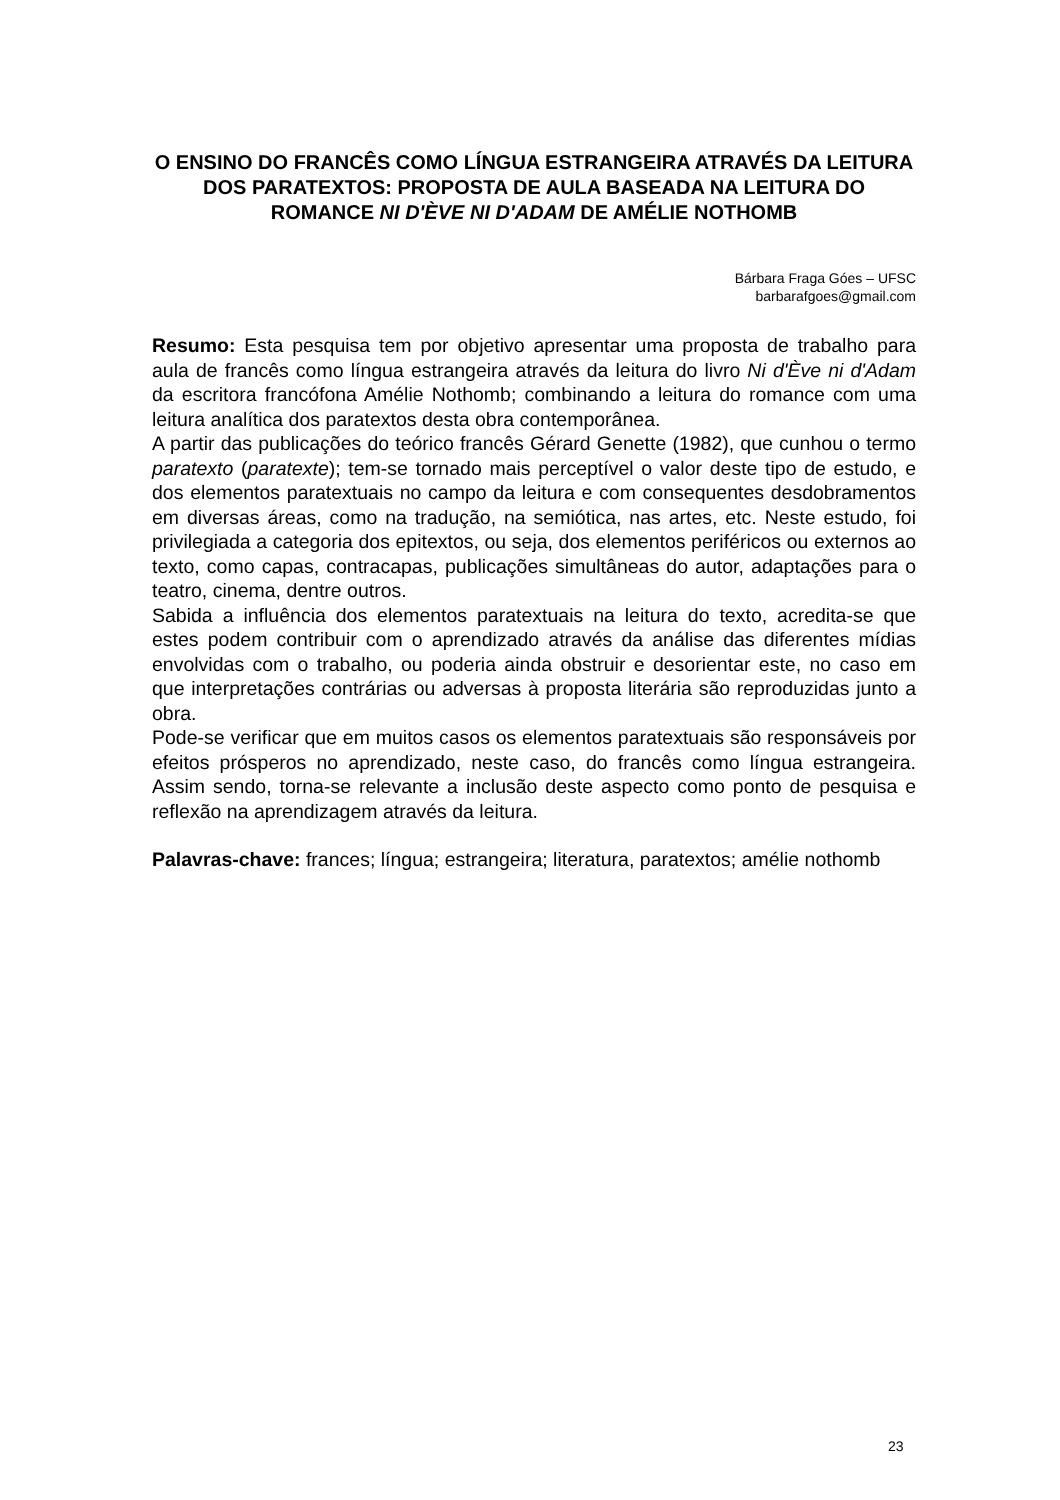O ENSINO DO FRANCÊS COMO LÍNGUA ESTRANGEIRA ATRAVÉS DA LEITURA DOS PARATEXTOS: PROPOSTA DE AULA BASEADA NA LEITURA DO ROMANCE NI D'ÈVE NI D'ADAM DE AMÉLIE NOTHOMB
Bárbara Fraga Góes – UFSC
barbarafgoes@gmail.com
Resumo: Esta pesquisa tem por objetivo apresentar uma proposta de trabalho para aula de francês como língua estrangeira através da leitura do livro Ni d'Ève ni d'Adam da escritora francófona Amélie Nothomb; combinando a leitura do romance com uma leitura analítica dos paratextos desta obra contemporânea.
A partir das publicações do teórico francês Gérard Genette (1982), que cunhou o termo paratexto (paratexte); tem-se tornado mais perceptível o valor deste tipo de estudo, e dos elementos paratextuais no campo da leitura e com consequentes desdobramentos em diversas áreas, como na tradução, na semiótica, nas artes, etc. Neste estudo, foi privilegiada a categoria dos epitextos, ou seja, dos elementos periféricos ou externos ao texto, como capas, contracapas, publicações simultâneas do autor, adaptações para o teatro, cinema, dentre outros.
Sabida a influência dos elementos paratextuais na leitura do texto, acredita-se que estes podem contribuir com o aprendizado através da análise das diferentes mídias envolvidas com o trabalho, ou poderia ainda obstruir e desorientar este, no caso em que interpretações contrárias ou adversas à proposta literária são reproduzidas junto a obra.
Pode-se verificar que em muitos casos os elementos paratextuais são responsáveis por efeitos prósperos no aprendizado, neste caso, do francês como língua estrangeira. Assim sendo, torna-se relevante a inclusão deste aspecto como ponto de pesquisa e reflexão na aprendizagem através da leitura.
Palavras-chave: frances; língua; estrangeira; literatura, paratextos; amélie nothomb
23